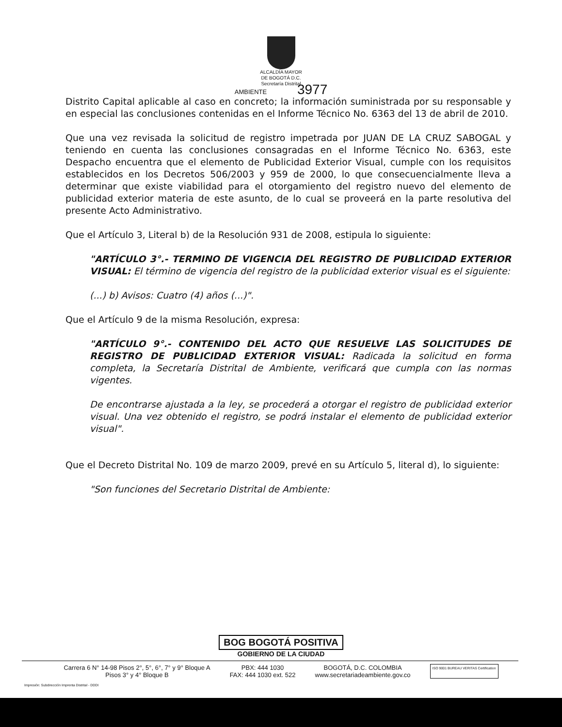ALCALDÍA MAYOR
DE BOGOTÁ D.C.
Secretaría Distrital
AMBIENTE 3977
Distrito Capital aplicable al caso en concreto; la información suministrada por su responsable y en especial las conclusiones contenidas en el Informe Técnico No. 6363 del 13 de abril de 2010.
Que una vez revisada la solicitud de registro impetrada por JUAN DE LA CRUZ SABOGAL y teniendo en cuenta las conclusiones consagradas en el Informe Técnico No. 6363, este Despacho encuentra que el elemento de Publicidad Exterior Visual, cumple con los requisitos establecidos en los Decretos 506/2003 y 959 de 2000, lo que consecuencialmente lleva a determinar que existe viabilidad para el otorgamiento del registro nuevo del elemento de publicidad exterior materia de este asunto, de lo cual se proveerá en la parte resolutiva del presente Acto Administrativo.
Que el Artículo 3, Literal b) de la Resolución 931 de 2008, estipula lo siguiente:
"ARTÍCULO 3°.- TERMINO DE VIGENCIA DEL REGISTRO DE PUBLICIDAD EXTERIOR VISUAL: El término de vigencia del registro de la publicidad exterior visual es el siguiente:
(...) b) Avisos: Cuatro (4) años (...)".
Que el Artículo 9 de la misma Resolución, expresa:
"ARTÍCULO 9°.- CONTENIDO DEL ACTO QUE RESUELVE LAS SOLICITUDES DE REGISTRO DE PUBLICIDAD EXTERIOR VISUAL: Radicada la solicitud en forma completa, la Secretaría Distrital de Ambiente, verificará que cumpla con las normas vigentes.
De encontrarse ajustada a la ley, se procederá a otorgar el registro de publicidad exterior visual. Una vez obtenido el registro, se podrá instalar el elemento de publicidad exterior visual".
Que el Decreto Distrital No. 109 de marzo 2009, prevé en su Artículo 5, literal d), lo siguiente:
"Son funciones del Secretario Distrital de Ambiente:
BOG BOGOTÁ POSITIVA
GOBIERNO DE LA CIUDAD
Carrera 6 N° 14-98 Pisos 2°, 5°, 6°, 7° y 9° Bloque A
Pisos 3° y 4° Bloque B
PBX: 444 1030
FAX: 444 1030 ext. 522
BOGOTÁ, D.C. COLOMBIA
www.secretariadeambiente.gov.co
ISO 9001 BUREAU VERITAS Certification
Impresión: Subdirección Imprenta Distrital - DDDI